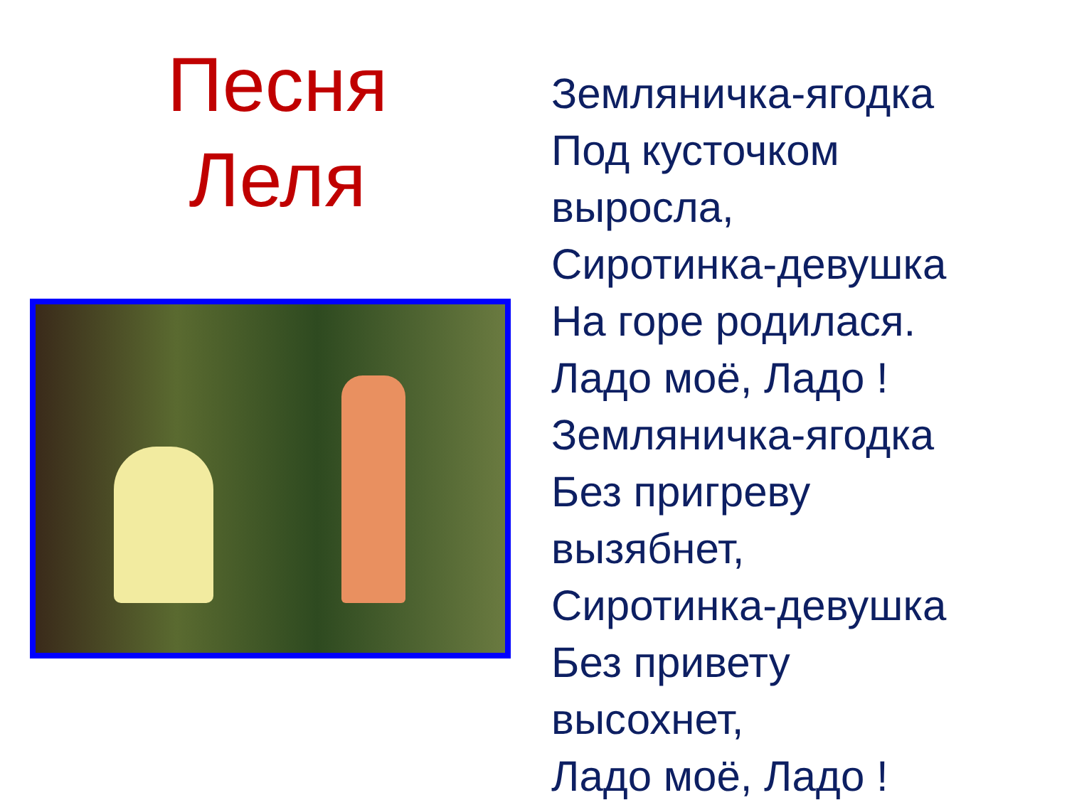Песня
Леля
Земляничка-ягодка
Под кусточком
выросла,
Сиротинка-девушка
На горе родилася.
Ладо моё, Ладо !
Земляничка-ягодка
Без пригреву
вызябнет,
Сиротинка-девушка
Без привету
высохнет,
Ладо моё, Ладо !